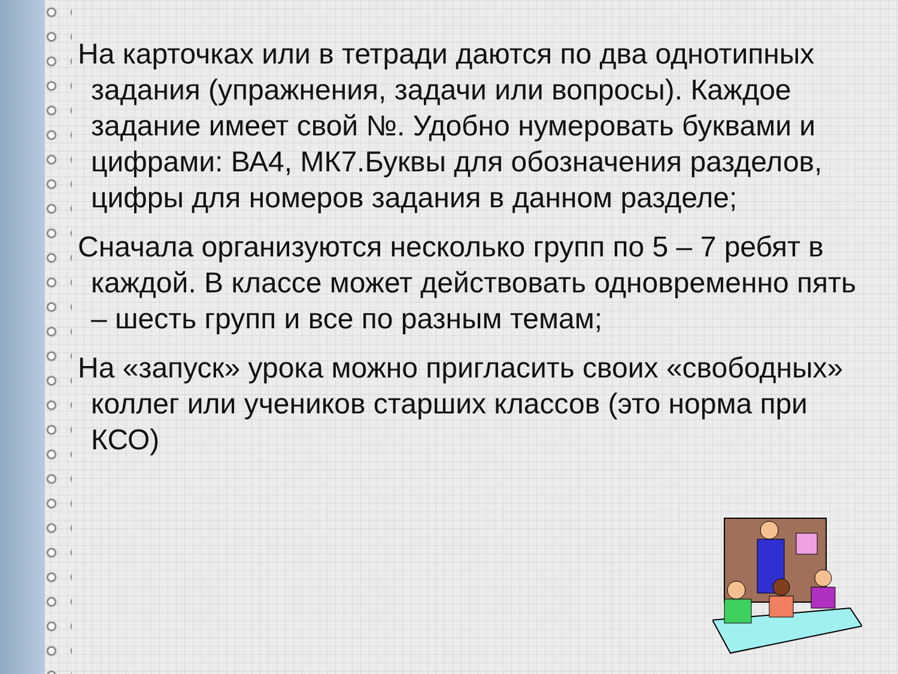На карточках или в тетради даются по два однотипных задания (упражнения, задачи или вопросы). Каждое задание имеет свой №. Удобно нумеровать буквами и цифрами: ВА4, МК7.Буквы для обозначения разделов, цифры для номеров задания в данном разделе;
Сначала организуются несколько групп по 5 – 7 ребят в каждой. В классе может действовать одновременно пять – шесть групп и все по разным темам;
На «запуск» урока можно пригласить своих «свободных» коллег или учеников старших классов (это норма при КСО)